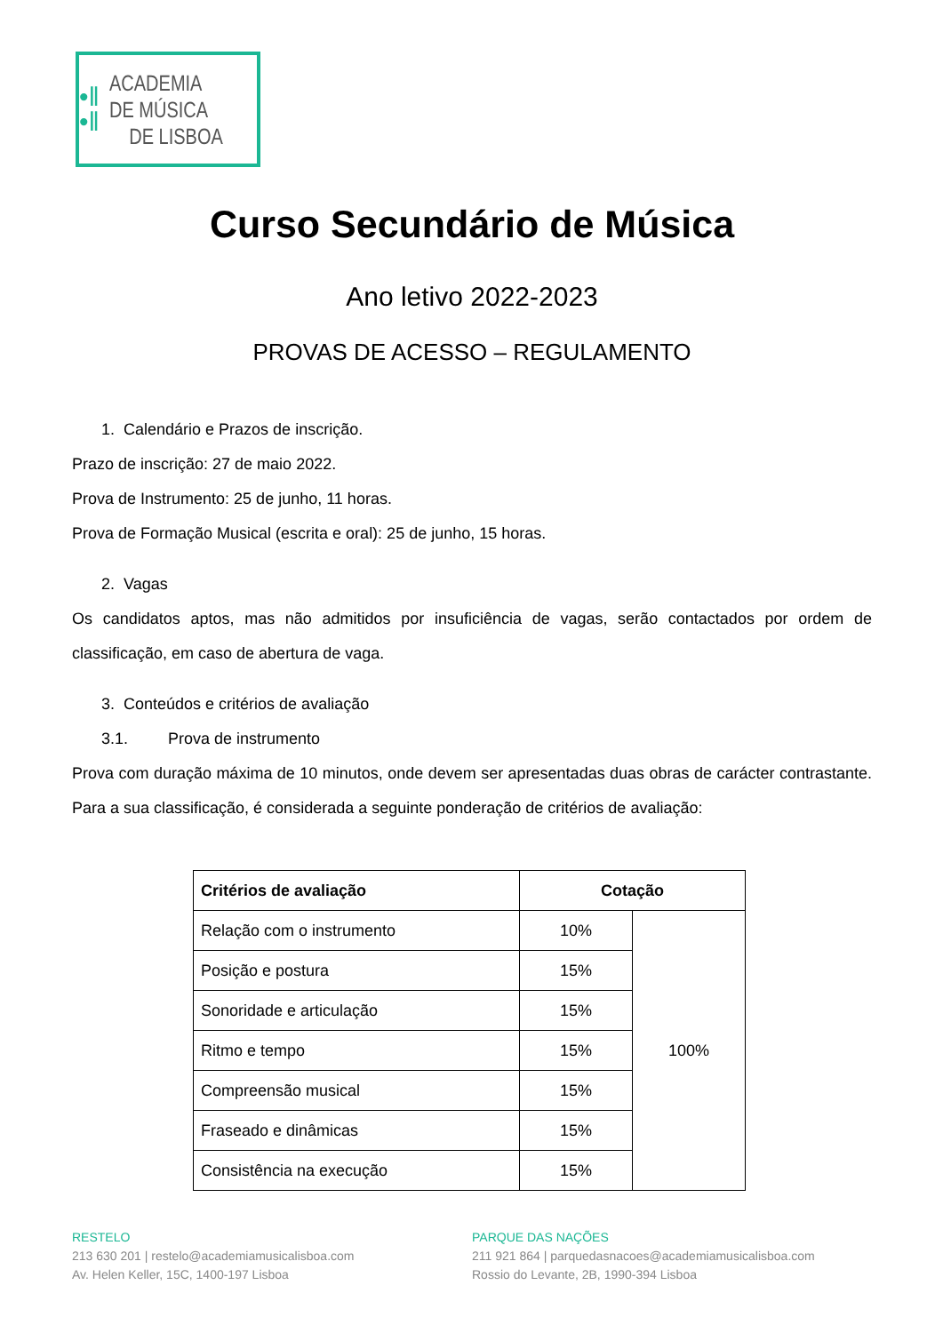•‖
•‖
ACADEMIA
DE MÚSICA
DE LISBOA
Curso Secundário de Música
Ano letivo 2022-2023
PROVAS DE ACESSO – REGULAMENTO
1. Calendário e Prazos de inscrição.
Prazo de inscrição: 27 de maio 2022.
Prova de Instrumento: 25 de junho, 11 horas.
Prova de Formação Musical (escrita e oral): 25 de junho, 15 horas.
2. Vagas
Os candidatos aptos, mas não admitidos por insuficiência de vagas, serão contactados por ordem de classificação, em caso de abertura de vaga.
3. Conteúdos e critérios de avaliação
3.1. Prova de instrumento
Prova com duração máxima de 10 minutos, onde devem ser apresentadas duas obras de carácter contrastante. Para a sua classificação, é considerada a seguinte ponderação de critérios de avaliação:
| Critérios de avaliação | Cotação | |
| --- | --- | --- |
| Relação com o instrumento | 10% | 100% |
| Posição e postura | 15% | |
| Sonoridade e articulação | 15% | |
| Ritmo e tempo | 15% | |
| Compreensão musical | 15% | |
| Fraseado e dinâmicas | 15% | |
| Consistência na execução | 15% | |
RESTELO
213 630 201 | restelo@academiamusicalisboa.com
Av. Helen Keller, 15C, 1400-197 Lisboa
PARQUE DAS NAÇÕES
211 921 864 | parquedasnacoes@academiamusicalisboa.com
Rossio do Levante, 2B, 1990-394 Lisboa